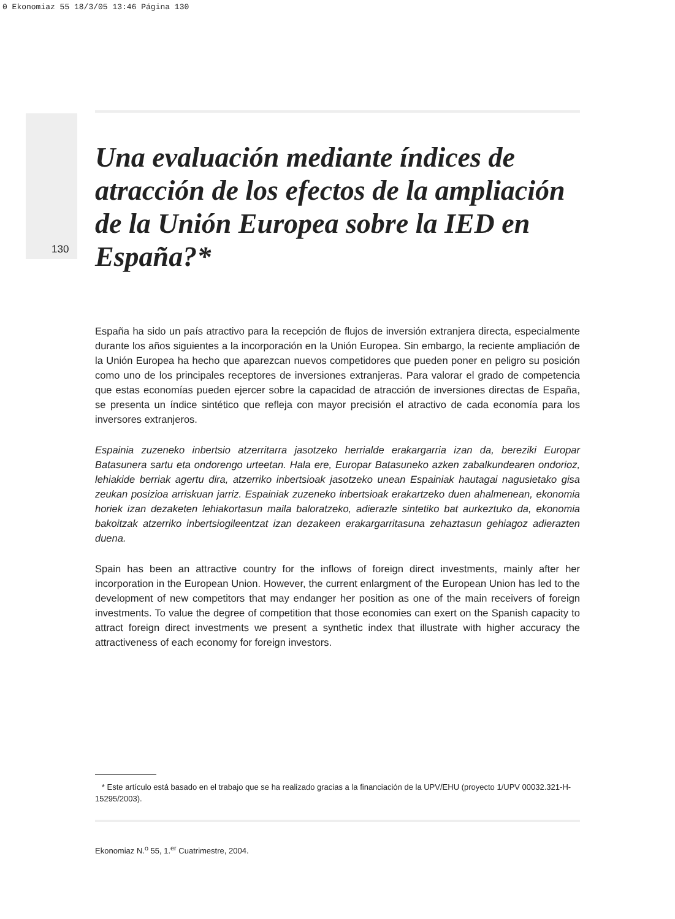0 Ekonomiaz 55 18/3/05 13:46 Página 130
Una evaluación mediante índices de atracción de los efectos de la ampliación de la Unión Europea sobre la IED en España?*
130
España ha sido un país atractivo para la recepción de flujos de inversión extranjera directa, especialmente durante los años siguientes a la incorporación en la Unión Europea. Sin embargo, la reciente ampliación de la Unión Europea ha hecho que aparezcan nuevos competidores que pueden poner en peligro su posición como uno de los principales receptores de inversiones extranjeras. Para valorar el grado de competencia que estas economías pueden ejercer sobre la capacidad de atracción de inversiones directas de España, se presenta un índice sintético que refleja con mayor precisión el atractivo de cada economía para los inversores extranjeros.
Espainia zuzeneko inbertsio atzerritarra jasotzeko herrialde erakargarria izan da, bereziki Europar Batasunera sartu eta ondorengo urteetan. Hala ere, Europar Batasuneko azken zabalkundearen ondorioz, lehiakide berriak agertu dira, atzerriko inbertsioak jasotzeko unean Espainiak hautagai nagusietako gisa zeukan posizioa arriskuan jarriz. Espainiak zuzeneko inbertsioak erakartzeko duen ahalmenean, ekonomia horiek izan dezaketen lehiakortasun maila baloratzeko, adierazle sintetiko bat aurkeztuko da, ekonomia bakoitzak atzerriko inbertsiogileentzat izan dezakeen erakargarritasuna zehaztasun gehiagoz adierazten duena.
Spain has been an attractive country for the inflows of foreign direct investments, mainly after her incorporation in the European Union. However, the current enlargment of the European Union has led to the development of new competitors that may endanger her position as one of the main receivers of foreign investments. To value the degree of competition that those economies can exert on the Spanish capacity to attract foreign direct investments we present a synthetic index that illustrate with higher accuracy the attractiveness of each economy for foreign investors.
* Este artículo está basado en el trabajo que se ha realizado gracias a la financiación de la UPV/EHU (proyecto 1/UPV 00032.321-H-15295/2003).
Ekonomiaz N.<sup>o</sup> 55, 1.<sup>er</sup> Cuatrimestre, 2004.